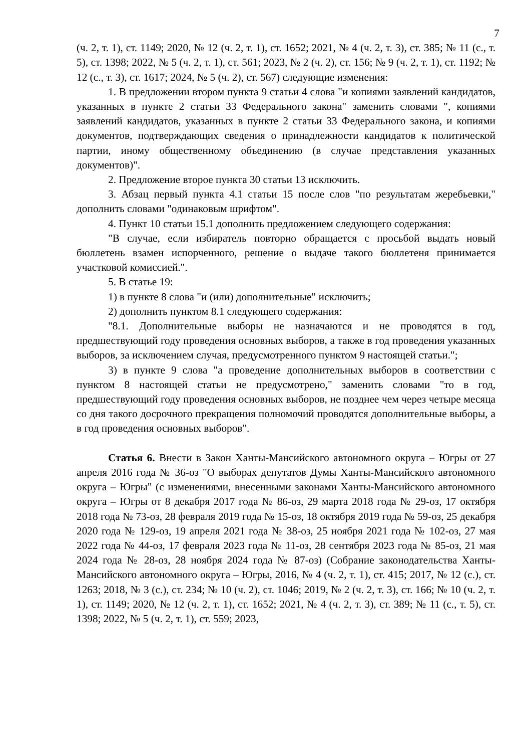7
(ч. 2, т. 1), ст. 1149; 2020, № 12 (ч. 2, т. 1), ст. 1652; 2021, № 4 (ч. 2, т. 3), ст. 385; № 11 (с., т. 5), ст. 1398; 2022, № 5 (ч. 2, т. 1), ст. 561; 2023, № 2 (ч. 2), ст. 156; № 9 (ч. 2, т. 1), ст. 1192; № 12 (с., т. 3), ст. 1617; 2024, № 5 (ч. 2), ст. 567) следующие изменения:
1. В предложении втором пункта 9 статьи 4 слова "и копиями заявлений кандидатов, указанных в пункте 2 статьи 33 Федерального закона" заменить словами ", копиями заявлений кандидатов, указанных в пункте 2 статьи 33 Федерального закона, и копиями документов, подтверждающих сведения о принадлежности кандидатов к политической партии, иному общественному объединению (в случае представления указанных документов)".
2. Предложение второе пункта 30 статьи 13 исключить.
3. Абзац первый пункта 4.1 статьи 15 после слов "по результатам жеребьевки," дополнить словами "одинаковым шрифтом".
4. Пункт 10 статьи 15.1 дополнить предложением следующего содержания:
"В случае, если избиратель повторно обращается с просьбой выдать новый бюллетень взамен испорченного, решение о выдаче такого бюллетеня принимается участковой комиссией.".
5. В статье 19:
1) в пункте 8 слова "и (или) дополнительные" исключить;
2) дополнить пунктом 8.1 следующего содержания:
"8.1. Дополнительные выборы не назначаются и не проводятся в год, предшествующий году проведения основных выборов, а также в год проведения указанных выборов, за исключением случая, предусмотренного пунктом 9 настоящей статьи.";
3) в пункте 9 слова "а проведение дополнительных выборов в соответствии с пунктом 8 настоящей статьи не предусмотрено," заменить словами "то в год, предшествующий году проведения основных выборов, не позднее чем через четыре месяца со дня такого досрочного прекращения полномочий проводятся дополнительные выборы, а в год проведения основных выборов".
Статья 6. Внести в Закон Ханты-Мансийского автономного округа – Югры от 27 апреля 2016 года № 36-оз "О выборах депутатов Думы Ханты-Мансийского автономного округа – Югры" (с изменениями, внесенными законами Ханты-Мансийского автономного округа – Югры от 8 декабря 2017 года № 86-оз, 29 марта 2018 года № 29-оз, 17 октября 2018 года № 73-оз, 28 февраля 2019 года № 15-оз, 18 октября 2019 года № 59-оз, 25 декабря 2020 года № 129-оз, 19 апреля 2021 года № 38-оз, 25 ноября 2021 года № 102-оз, 27 мая 2022 года № 44-оз, 17 февраля 2023 года № 11-оз, 28 сентября 2023 года № 85-оз, 21 мая 2024 года № 28-оз, 28 ноября 2024 года № 87-оз) (Собрание законодательства Ханты-Мансийского автономного округа – Югры, 2016, № 4 (ч. 2, т. 1), ст. 415; 2017, № 12 (с.), ст. 1263; 2018, № 3 (с.), ст. 234; № 10 (ч. 2), ст. 1046; 2019, № 2 (ч. 2, т. 3), ст. 166; № 10 (ч. 2, т. 1), ст. 1149; 2020, № 12 (ч. 2, т. 1), ст. 1652; 2021, № 4 (ч. 2, т. 3), ст. 389; № 11 (с., т. 5), ст. 1398; 2022, № 5 (ч. 2, т. 1), ст. 559; 2023,